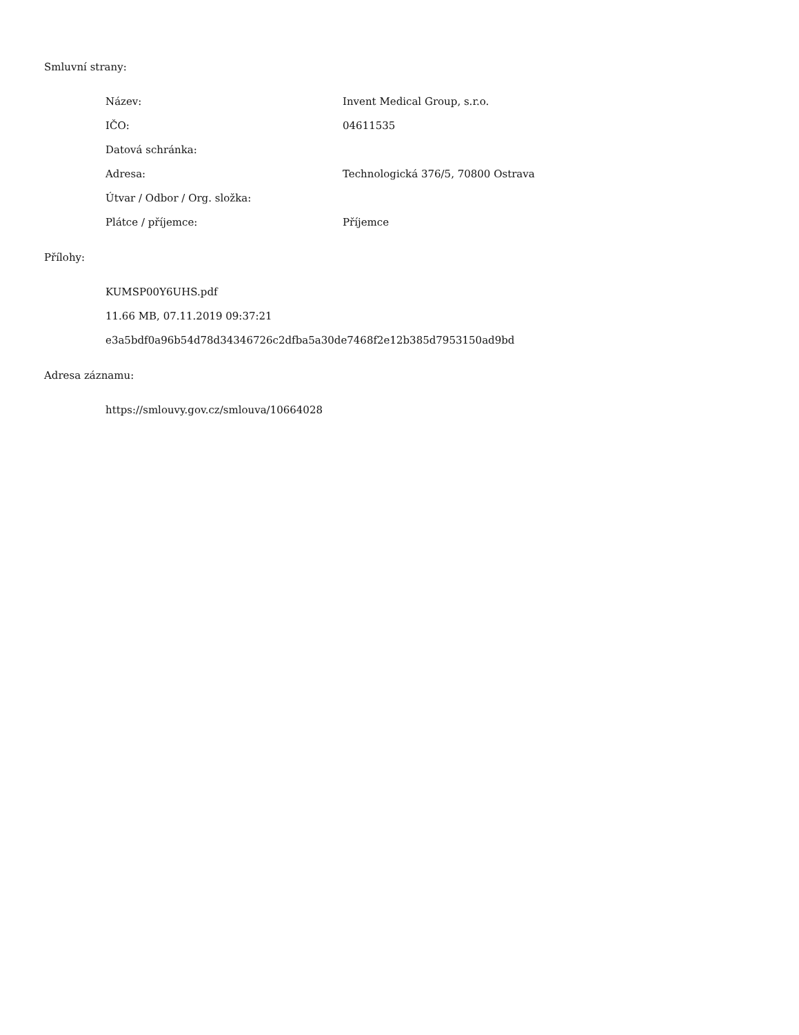Smluvní strany:
Název: Invent Medical Group, s.r.o.
IČO: 04611535
Datová schránka:
Adresa: Technologická 376/5, 70800 Ostrava
Útvar / Odbor / Org. složka:
Plátce / příjemce: Příjemce
Přílohy:
KUMSP00Y6UHS.pdf
11.66 MB, 07.11.2019 09:37:21
e3a5bdf0a96b54d78d34346726c2dfba5a30de7468f2e12b385d7953150ad9bd
Adresa záznamu:
https://smlouvy.gov.cz/smlouva/10664028